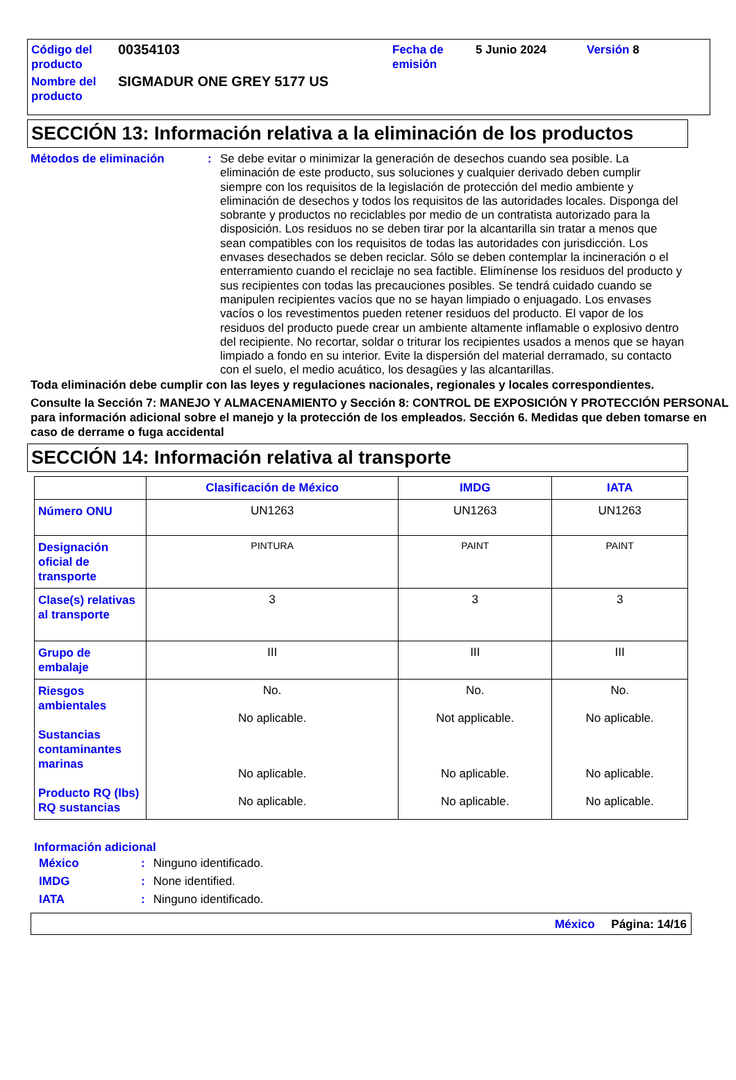| Código del producto | 00354103 | Fecha de emisión | 5 Junio 2024 | Versión 8 |
| Nombre del producto | SIGMADUR ONE GREY 5177 US | | | |
SECCIÓN 13: Información relativa a la eliminación de los productos
Métodos de eliminación : Se debe evitar o minimizar la generación de desechos cuando sea posible. La eliminación de este producto, sus soluciones y cualquier derivado deben cumplir siempre con los requisitos de la legislación de protección del medio ambiente y eliminación de desechos y todos los requisitos de las autoridades locales. Disponga del sobrante y productos no reciclables por medio de un contratista autorizado para la disposición. Los residuos no se deben tirar por la alcantarilla sin tratar a menos que sean compatibles con los requisitos de todas las autoridades con jurisdicción. Los envases desechados se deben reciclar. Sólo se deben contemplar la incineración o el enterramiento cuando el reciclaje no sea factible. Elimínense los residuos del producto y sus recipientes con todas las precauciones posibles. Se tendrá cuidado cuando se manipulen recipientes vacíos que no se hayan limpiado o enjuagado. Los envases vacíos o los revestimentos pueden retener residuos del producto. El vapor de los residuos del producto puede crear un ambiente altamente inflamable o explosivo dentro del recipiente. No recortar, soldar o triturar los recipientes usados a menos que se hayan limpiado a fondo en su interior. Evite la dispersión del material derramado, su contacto con el suelo, el medio acuático, los desagües y las alcantarillas.
Toda eliminación debe cumplir con las leyes y regulaciones nacionales, regionales y locales correspondientes.
Consulte la Sección 7: MANEJO Y ALMACENAMIENTO y Sección 8: CONTROL DE EXPOSICIÓN Y PROTECCIÓN PERSONAL para información adicional sobre el manejo y la protección de los empleados. Sección 6. Medidas que deben tomarse en caso de derrame o fuga accidental
SECCIÓN 14: Información relativa al transporte
| | Clasificación de México | IMDG | IATA |
| --- | --- | --- | --- |
| Número ONU | UN1263 | UN1263 | UN1263 |
| Designación oficial de transporte | PINTURA | PAINT | PAINT |
| Clase(s) relativas al transporte | 3 | 3 | 3 |
| Grupo de embalaje | III | III | III |
| Riesgos ambientales Sustancias contaminantes marinas Producto RQ (lbs) RQ sustancias | No. No aplicable. No aplicable. No aplicable. | No. Not applicable. No aplicable. No aplicable. | No. No aplicable. No aplicable. No aplicable. |
Información adicional
| México | : | Ninguno identificado. |
| IMDG | : | None identified. |
| IATA | : | Ninguno identificado. |
México Página: 14/16